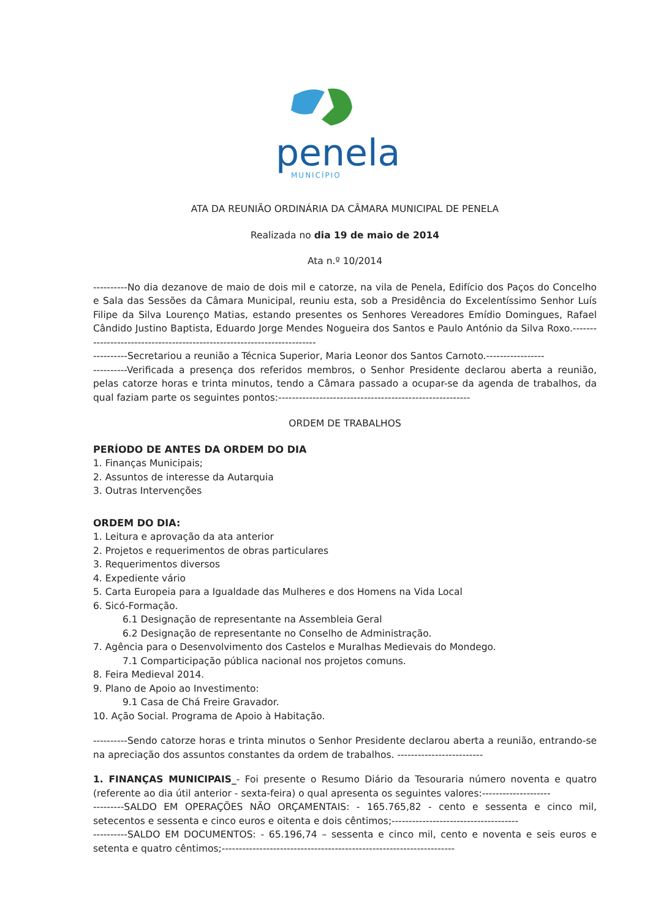penela
MUNICÍPIO
ATA DA REUNIÃO ORDINÁRIA DA CÂMARA MUNICIPAL DE PENELA
Realizada no dia 19 de maio de 2014
Ata n.º 10/2014
----------No dia dezanove de maio de dois mil e catorze, na vila de Penela, Edifício dos Paços do Concelho e Sala das Sessões da Câmara Municipal, reuniu esta, sob a Presidência do Excelentíssimo Senhor Luís Filipe da Silva Lourenço Matias, estando presentes os Senhores Vereadores Emídio Domingues, Rafael Cândido Justino Baptista, Eduardo Jorge Mendes Nogueira dos Santos e Paulo António da Silva Roxo.------------------------------------------------------------------------
----------Secretariou a reunião a Técnica Superior, Maria Leonor dos Santos Carnoto.-----------------
----------Verificada a presença dos referidos membros, o Senhor Presidente declarou aberta a reunião, pelas catorze horas e trinta minutos, tendo a Câmara passado a ocupar-se da agenda de trabalhos, da qual faziam parte os seguintes pontos:--------------------------------------------------------
ORDEM DE TRABALHOS
PERÍODO DE ANTES DA ORDEM DO DIA
1. Finanças Municipais;
2. Assuntos de interesse da Autarquia
3. Outras Intervenções
ORDEM DO DIA:
1. Leitura e aprovação da ata anterior
2. Projetos e requerimentos de obras particulares
3. Requerimentos diversos
4. Expediente vário
5. Carta Europeia para a Igualdade das Mulheres e dos Homens na Vida Local
6. Sicó-Formação.
6.1 Designação de representante na Assembleia Geral
6.2 Designação de representante no Conselho de Administração.
7. Agência para o Desenvolvimento dos Castelos e Muralhas Medievais do Mondego.
7.1 Comparticipação pública nacional nos projetos comuns.
8. Feira Medieval 2014.
9. Plano de Apoio ao Investimento:
9.1 Casa de Chá Freire Gravador.
10. Ação Social. Programa de Apoio à Habitação.
----------Sendo catorze horas e trinta minutos o Senhor Presidente declarou aberta a reunião, entrando-se na apreciação dos assuntos constantes da ordem de trabalhos. -------------------------
1. FINANÇAS MUNICIPAIS_- Foi presente o Resumo Diário da Tesouraria número noventa e quatro (referente ao dia útil anterior - sexta-feira) o qual apresenta os seguintes valores:--------------------
---------SALDO EM OPERAÇÕES NÃO ORÇAMENTAIS: - 165.765,82 - cento e sessenta e cinco mil, setecentos e sessenta e cinco euros e oitenta e dois cêntimos;-------------------------------------
----------SALDO EM DOCUMENTOS: - 65.196,74 – sessenta e cinco mil, cento e noventa e seis euros e setenta e quatro cêntimos;--------------------------------------------------------------------